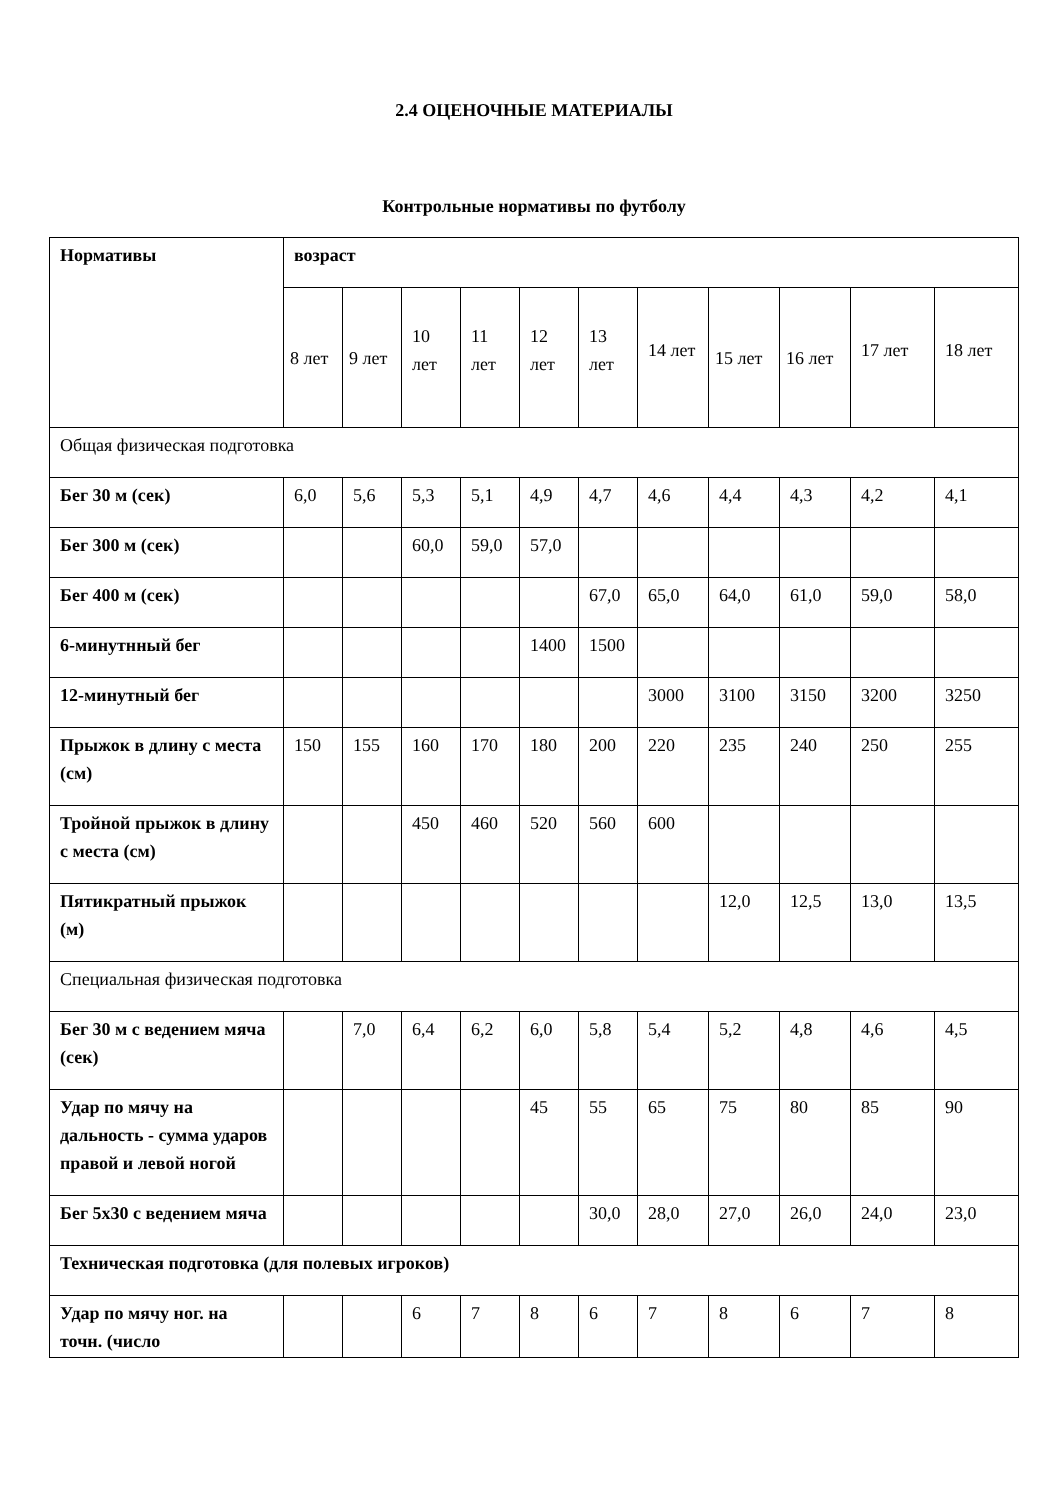2.4 ОЦЕНОЧНЫЕ МАТЕРИАЛЫ
Контрольные нормативы по футболу
| Нормативы | возраст | | | | | | | | | | |
| --- | --- | --- | --- | --- | --- | --- | --- | --- | --- | --- | --- |
| | 8 лет | 9 лет | 10 лет | 11 лет | 12 лет | 13 лет | 14 лет | 15 лет | 16 лет | 17 лет | 18 лет |
| Общая физическая подготовка | | | | | | | | | | | |
| Бег 30 м (сек) | 6,0 | 5,6 | 5,3 | 5,1 | 4,9 | 4,7 | 4,6 | 4,4 | 4,3 | 4,2 | 4,1 |
| Бег 300 м (сек) | | | 60,0 | 59,0 | 57,0 | | | | | | |
| Бег 400 м (сек) | | | | | | 67,0 | 65,0 | 64,0 | 61,0 | 59,0 | 58,0 |
| 6-минутнный бег | | | | | 1400 | 1500 | | | | | |
| 12-минутный бег | | | | | | | 3000 | 3100 | 3150 | 3200 | 3250 |
| Прыжок в длину с места (см) | 150 | 155 | 160 | 170 | 180 | 200 | 220 | 235 | 240 | 250 | 255 |
| Тройной прыжок в длину с места (см) | | | 450 | 460 | 520 | 560 | 600 | | | | |
| Пятикратный прыжок (м) | | | | | | | | 12,0 | 12,5 | 13,0 | 13,5 |
| Специальная физическая подготовка | | | | | | | | | | | |
| Бег 30 м с ведением мяча (сек) | | 7,0 | 6,4 | 6,2 | 6,0 | 5,8 | 5,4 | 5,2 | 4,8 | 4,6 | 4,5 |
| Удар по мячу на дальность - сумма ударов правой и левой ногой | | | | | 45 | 55 | 65 | 75 | 80 | 85 | 90 |
| Бег 5х30 с ведением мяча | | | | | | 30,0 | 28,0 | 27,0 | 26,0 | 24,0 | 23,0 |
| Техническая подготовка (для полевых игроков) | | | | | | | | | | | |
| Удар по мячу ног. на точн. (число | | | 6 | 7 | 8 | 6 | 7 | 8 | 6 | 7 | 8 |